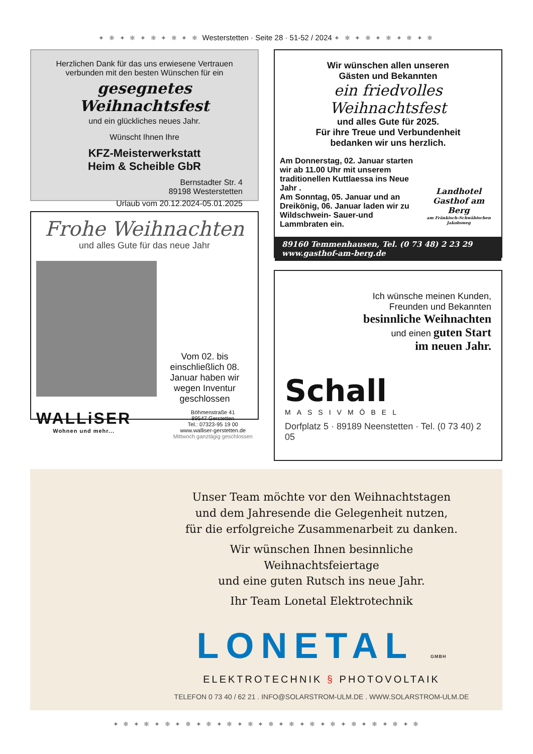✦ ❄ ✦ ❄ ✦ ❄ ✦ ❄ ✦ ❄ Westerstetten · Seite 28 · 51-52 / 2024 ✦ ❄ ✦ ❄ ✦ ❄ ✦ ❄ ✦ ❄
Herzlichen Dank für das uns erwiesene Vertrauen
verbunden mit den besten Wünschen für ein
gesegnetes Weihnachtsfest
und ein glückliches neues Jahr.
Wünscht Ihnen Ihre
KFZ-Meisterwerkstatt
Heim & Scheible GbR
Bernstadter Str. 4
89198 Westerstetten
Urlaub vom 20.12.2024-05.01.2025
Frohe Weihnachten
und alles Gute für das neue Jahr
Vom 02. bis einschließlich 08. Januar haben wir wegen Inventur geschlossen
WALLiSER
Wohnen und mehr...
Böhmenstraße 41
89547 Gerstetten
Tel.: 07323-95 19 00
www.walliser-gerstetten.de
Mittwoch ganztägig geschlossen
Wir wünschen allen unseren
Gästen und Bekannten
ein friedvolles Weihnachtsfest
und alles Gute für 2025.
Für ihre Treue und Verbundenheit
bedanken wir uns herzlich.
Am Donnerstag, 02. Januar starten wir ab 11.00 Uhr mit unserem traditionellen Kuttlaessa ins Neue Jahr .
Am Sonntag, 05. Januar und an Dreikönig, 06. Januar laden wir zu Wildschwein- Sauer-und Lammbraten ein.
Landhotel
Gasthof am Berg
am Fränkisch-Schwäbischen Jakobsweg
89160 Temmenhausen, Tel. (0 73 48) 2 23 29
www.gasthof-am-berg.de
Ich wünsche meinen Kunden,
Freunden und Bekannten
besinnliche Weihnachten
und einen guten Start
im neuen Jahr.
Schall
MASSIVMÖBEL
Dorfplatz 5 · 89189 Neenstetten · Tel. (0 73 40) 2 05
Unser Team möchte vor den Weihnachtstagen
und dem Jahresende die Gelegenheit nutzen,
für die erfolgreiche Zusammenarbeit zu danken.
Wir wünschen Ihnen besinnliche Weihnachtsfeiertage
und eine guten Rutsch ins neue Jahr.
Ihr Team Lonetal Elektrotechnik
LONETAL GMBH
ELEKTROTECHNIK § PHOTOVOLTAIK
TELEFON 0 73 40 / 62 21 . INFO@SOLARSTROM-ULM.DE . WWW.SOLARSTROM-ULM.DE
✦ ❄ ✦ ❄ ✦ ❄ ✦ ❄ ✦ ❄ ✦ ❄ ✦ ❄ ✦ ❄ ✦ ❄ ✦ ❄ ✦ ❄ ✦ ❄ ✦ ❄ ✦ ❄ ✦ ❄